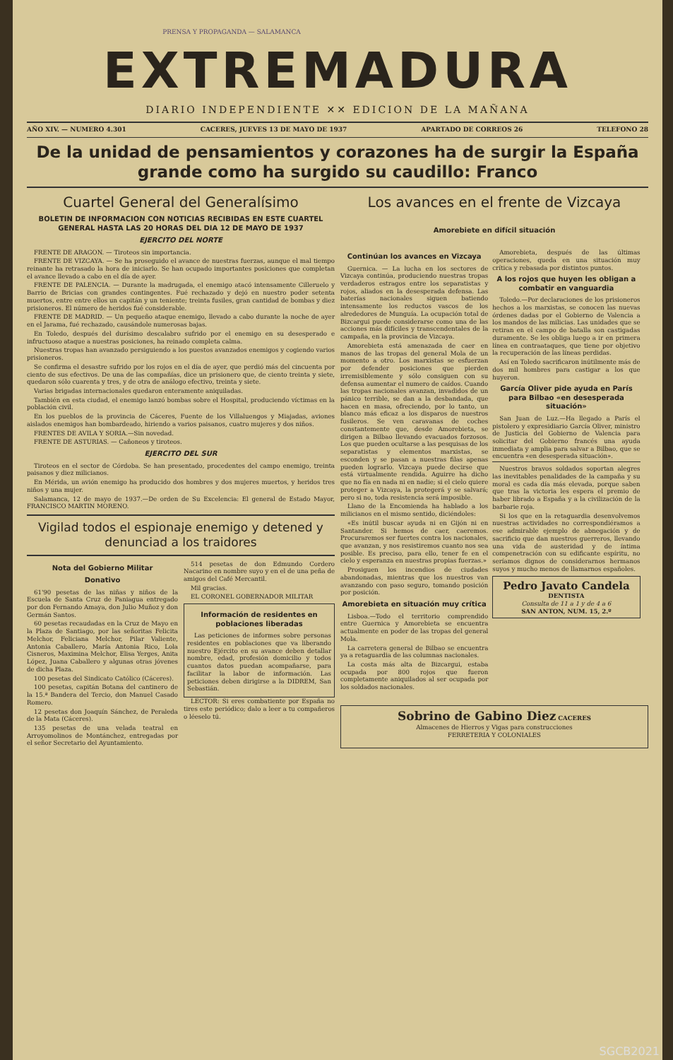PRENSA Y PROPAGANDA — SALAMANCA
EXTREMADURA
DIARIO INDEPENDIENTE ✕✕ EDICION DE LA MAÑANA
AÑO XIV. — NUMERO 4.301 CACERES, JUEVES 13 DE MAYO DE 1937 APARTADO DE CORREOS 26 TELEFONO 28
De la unidad de pensamientos y corazones ha de surgir la España grande como ha surgido su caudillo: Franco
Cuartel General del Generalísimo
BOLETIN DE INFORMACION CON NOTICIAS RECIBIDAS EN ESTE CUARTEL GENERAL HASTA LAS 20 HORAS DEL DIA 12 DE MAYO DE 1937
EJERCITO DEL NORTE
FRENTE DE ARAGON. — Tiroteos sin importancia.
FRENTE DE VIZCAYA. — Se ha proseguido el avance de nuestras fuerzas, aunque el mal tiempo reinante ha retrasado la hora de iniciarlo. Se han ocupado importantes posiciones que completan el avance llevado a cabo en el día de ayer.
FRENTE DE PALENCIA. — Durante la madrugada, el enemigo atacó intensamente Cilleruelo y Barrio de Bricias con grandes contingentes. Fué rechazado y dejó en nuestro poder setenta muertos, entre entre ellos un capitán y un teniente; treinta fusiles, gran cantidad de bombas y diez prisioneros. El número de heridos fué considerable.
FRENTE DE MADRID. — Un pequeño ataque enemigo, llevado a cabo durante la noche de ayer en el Jarama, fué rechazado, causándole numerosas bajas.
En Toledo, después del durísimo descalabro sufrido por el enemigo en su desesperado e infructuoso ataque a nuestras posiciones, ha reinado completa calma.
Nuestras tropas han avanzado persiguiendo a los puestos avanzados enemigos y cogiendo varios prisioneros.
Se confirma el desastre sufrido por los rojos en el día de ayer, que perdió más del cincuenta por ciento de sus efectivos. De una de las compañías, dice un prisionero que, de ciento treinta y siete, quedaron sólo cuarenta y tres, y de otra de análogo efectivo, treinta y siete.
Varias brigadas internacionales quedaron enteramente aniquiladas.
También en esta ciudad, el enemigo lanzó bombas sobre el Hospital, produciendo víctimas en la población civil.
En los pueblos de la provincia de Cáceres, Fuente de los Villaluengos y Miajadas, aviones aislados enemigos han bombardeado, hiriendo a varios paisanos, cuatro mujeres y dos niños.
FRENTES DE AVILA Y SORIA.—Sin novedad.
FRENTE DE ASTURIAS. — Cañoneos y tiroteos.
EJERCITO DEL SUR
Tiroteos en el sector de Córdoba. Se han presentado, procedentes del campo enemigo, treinta paisanos y diez milicianos.
En Mérida, un avión enemigo ha producido dos hombres y dos mujeres muertos, y heridos tres niños y una mujer.
Salamanca, 12 de mayo de 1937.—De orden de Su Excelencia: El general de Estado Mayor, FRANCISCO MARTIN MORENO.
Vigilad todos el espionaje enemigo y detened y denunciad a los traidores
Nota del Gobierno Militar
Donativo
61'90 pesetas de las niñas y niños de la Escuela de Santa Cruz de Paniagua entregado por don Fernando Amaya, don Julio Muñoz y don Germán Santos.
60 pesetas recaudadas en la Cruz de Mayo en la Plaza de Santiago, por las señoritas Felicita Melchor, Feliciana Melchor, Pilar Valiente, Antonia Caballero, María Antonia Rico, Lola Cisneros, Maximina Melchor, Elisa Yerges, Anita López, Juana Caballero y algunas otras jóvenes de dicha Plaza.
100 pesetas del Sindicato Católico (Cáceres).
100 pesetas, capitán Botana del cantinero de la 15.ª Bandera del Tercio, don Manuel Casado Romero.
12 pesetas don Joaquín Sánchez, de Peraleda de la Mata (Cáceres).
135 pesetas de una velada teatral en Arroyomolinos de Montánchez, entregadas por el señor Secretario del Ayuntamiento.
514 pesetas de don Edmundo Cordero Nacarino en nombre suyo y en el de una peña de amigos del Café Mercantil.
Mil gracias.
EL CORONEL GOBERNADOR MILITAR
Información de residentes en poblaciones liberadas
Las peticiones de informes sobre personas residentes en poblaciones que va liberando nuestro Ejército en su avance deben detallar nombre, edad, profesión domicilio y todos cuantos datos puedan acompañarse, para facilitar la labor de información. Las peticiones deben dirigirse a la DIDREM, San Sebastián.
LECTOR: Si eres combatiente por España no tires este periódico; dalo a leer a tu compañeros o léeselo tú.
Los avances en el frente de Vizcaya
Amorebiete en difícil situación
Continúan los avances en Vizcaya
Guernica. — La lucha en los sectores de Vizcaya continúa, produciendo nuestras tropas verdaderos estragos entre los separatistas y rojos, aliados en la desesperada defensa. Las baterías nacionales siguen batiendo intensamente los reductos vascos de los alrededores de Munguía. La ocupación total de Bizcargui puede considerarse como una de las acciones más difíciles y transcendentales de la campaña, en la provincia de Vizcaya.
Amorebieta está amenazada de caer en manos de las tropas del general Mola de un momento a otro. Los marxistas se esfuerzan por defender posiciones que pierden irremisiblemente y sólo consiguen con su defensa aumentar el numero de caídos. Cuando las tropas nacionales avanzan, invadidos de un pánico terrible, se dan a la desbandada, que hacen en masa, ofreciendo, por lo tanto, un blanco más eficaz a los disparos de nuestros fusileros. Se ven caravanas de coches constantemente que, desde Amorebieta, se dirigen a Bilbao llevando evacuados forzosos. Los que pueden ocultarse a las pesquisas de los separatistas y elementos marxistas, se esconden y se pasan a nuestras filas apenas pueden lograrlo. Vizcaya puede decirse que está virtualmente rendida. Aguirre ha dicho que no fía en nada ni en nadie; si el cielo quiere proteger a Vizcaya, la protegerá y se salvará; pero si no, toda resistencia será imposible.
Llano de la Encomienda ha hablado a los milicianos en el mismo sentido, diciéndoles:
«Es inútil buscar ayuda ni en Gijón ni en Santander. Si hemos de caer, caeremos. Procuraremos ser fuertes contra los nacionales, que avanzan, y nos resistiremos cuanto nos sea posible. Es preciso, para ello, tener fe en el cielo y esperanza en nuestras propias fuerzas.»
Prosiguen los incendios de ciudades abandonadas, mientras que los nuestros van avanzando con paso seguro, tomando posición por posición.
Amorebieta en situación muy crítica
Lisboa.—Todo el territorio comprendido entre Guernica y Amorebieta se encuentra actualmente en poder de las tropas del general Mola.
La carretera general de Bilbao se encuentra ya a retaguardia de las columnas nacionales.
La costa más alta de Bizcargui, estaba ocupada por 800 rojos que fueron completamente aniquilados al ser ocupada por los soldados nacionales.
Amorebieta, después de las últimas operaciones, queda en una situación muy crítica y rebasada por distintos puntos.
A los rojos que huyen les obligan a combatir en vanguardia
Toledo.—Por declaraciones de los prisioneros hechos a los marxistas, se conocen las nuevas órdenes dadas por el Gobierno de Valencia a los mandos de las milicias. Las unidades que se retiran en el campo de batalla son castigadas duramente. Se les obliga luego a ir en primera línea en contraataques, que tiene por objetivo la recuperación de las líneas perdidas.
Así en Toledo sacrificaron inútilmente más de dos mil hombres para castigar a los que huyeron.
García Oliver pide ayuda en París para Bilbao «en desesperada situación»
San Juan de Luz.—Ha llegado a París el pistolero y expresidiario García Oliver, ministro de Justicia del Gobierno de Valencia para solicitar del Gobierno francés una ayuda inmediata y amplia para salvar a Bilbao, que se encuentra «en desesperada situación».
Nuestros bravos soldados soportan alegres las inevitables penalidades de la campaña y su moral es cada día más elevada, porque saben que tras la victoria les espera el premio de haber librado a España y a la civilización de la barbarie roja.
Si los que en la retaguardia desenvolvemos nuestras actividades no correspondiéramos a ese admirable ejemplo de abnegación y de sacrificio que dan nuestros guerreros, llevando una vida de austeridad y de íntima compenetración con su edificante espíritu, no seríamos dignos de considerarnos hermanos suyos y mucho menos de llamarnos españoles.
Pedro Javato Candela
DENTISTA
Consulta de 11 a 1 y de 4 a 6
SAN ANTON, NUM. 15, 2.º
Sobrino de Gabino Diez CACERES
Almacenes de Hierros y Vigas para construcciones
FERRETERIA Y COLONIALES
SGCB2021